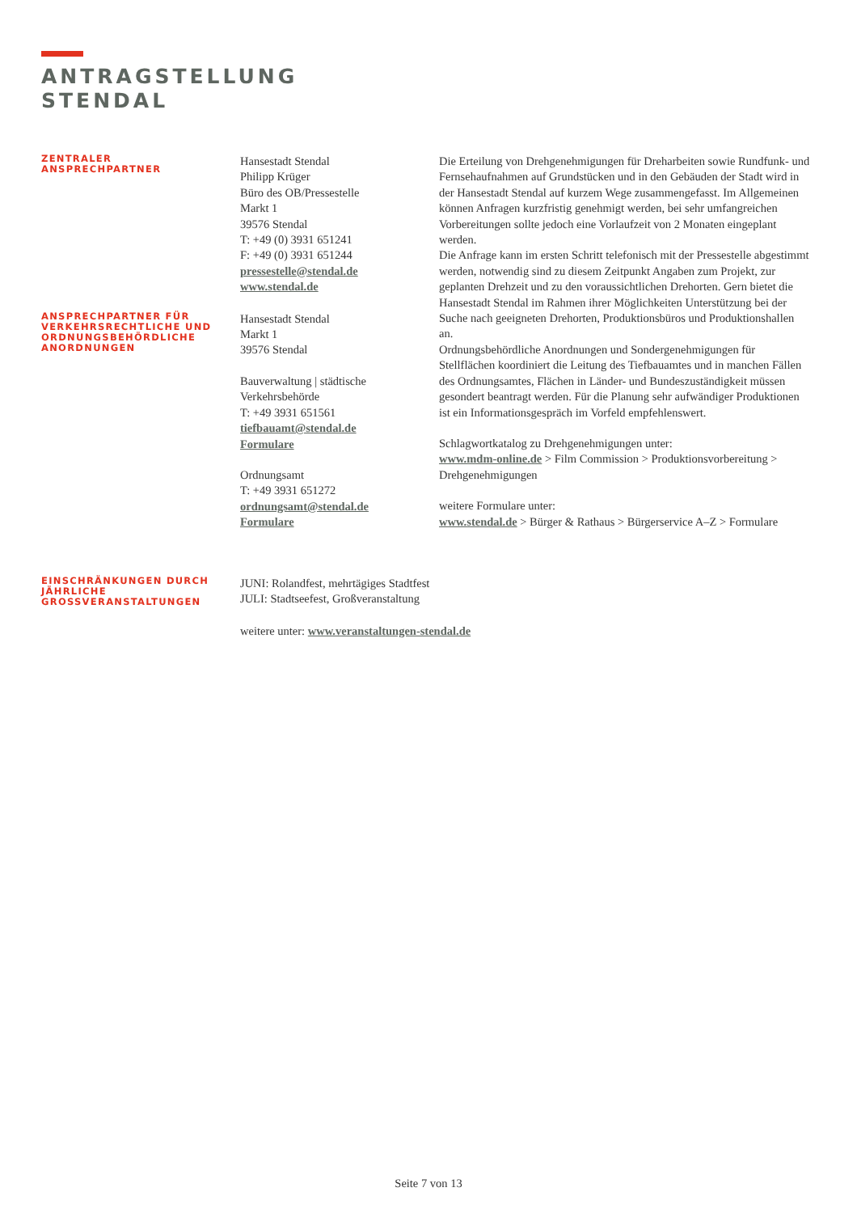ANTRAGSTELLUNG
STENDAL
ZENTRALER
ANSPRECHPARTNER
ANSPRECHPARTNER FÜR VERKEHRSRECHTLICHE UND ORDNUNGSBEHÖRDLICHE ANORDNUNGEN
Hansestadt Stendal
Philipp Krüger
Büro des OB/Pressestelle
Markt 1
39576 Stendal
T: +49 (0) 3931 651241
F: +49 (0) 3931 651244
pressestelle@stendal.de
www.stendal.de
Hansestadt Stendal
Markt 1
39576 Stendal
Bauverwaltung | städtische Verkehrsbehörde
T: +49 3931 651561
tiefbauamt@stendal.de
Formulare
Ordnungsamt
T: +49 3931 651272
ordnungsamt@stendal.de
Formulare
Die Erteilung von Drehgenehmigungen für Dreharbeiten sowie Rundfunk- und Fernsehaufnahmen auf Grundstücken und in den Gebäuden der Stadt wird in der Hansestadt Stendal auf kurzem Wege zusammengefasst. Im Allgemeinen können Anfragen kurzfristig genehmigt werden, bei sehr umfangreichen Vorbereitungen sollte jedoch eine Vorlaufzeit von 2 Monaten eingeplant werden.
Die Anfrage kann im ersten Schritt telefonisch mit der Pressestelle abgestimmt werden, notwendig sind zu diesem Zeitpunkt Angaben zum Projekt, zur geplanten Drehzeit und zu den voraussichtlichen Drehorten. Gern bietet die Hansestadt Stendal im Rahmen ihrer Möglichkeiten Unterstützung bei der Suche nach geeigneten Drehorten, Produktionsbüros und Produktionshallen an.
Ordnungsbehördliche Anordnungen und Sondergenehmigungen für Stellflächen koordiniert die Leitung des Tiefbauamtes und in manchen Fällen des Ordnungsamtes, Flächen in Länder- und Bundeszuständigkeit müssen gesondert beantragt werden. Für die Planung sehr aufwändiger Produktionen ist ein Informationsgespräch im Vorfeld empfehlenswert.
Schlagwortkatalog zu Drehgenehmigungen unter:
www.mdm-online.de > Film Commission > Produktionsvorbereitung > Drehgenehmigungen
weitere Formulare unter:
www.stendal.de > Bürger & Rathaus > Bürgerservice A–Z > Formulare
EINSCHRÄNKUNGEN DURCH JÄHRLICHE GROSSVERANSTALTUNGEN
JUNI: Rolandfest, mehrtägiges Stadtfest
JULI: Stadtseefest, Großveranstaltung
weitere unter: www.veranstaltungen-stendal.de
Seite 7 von 13